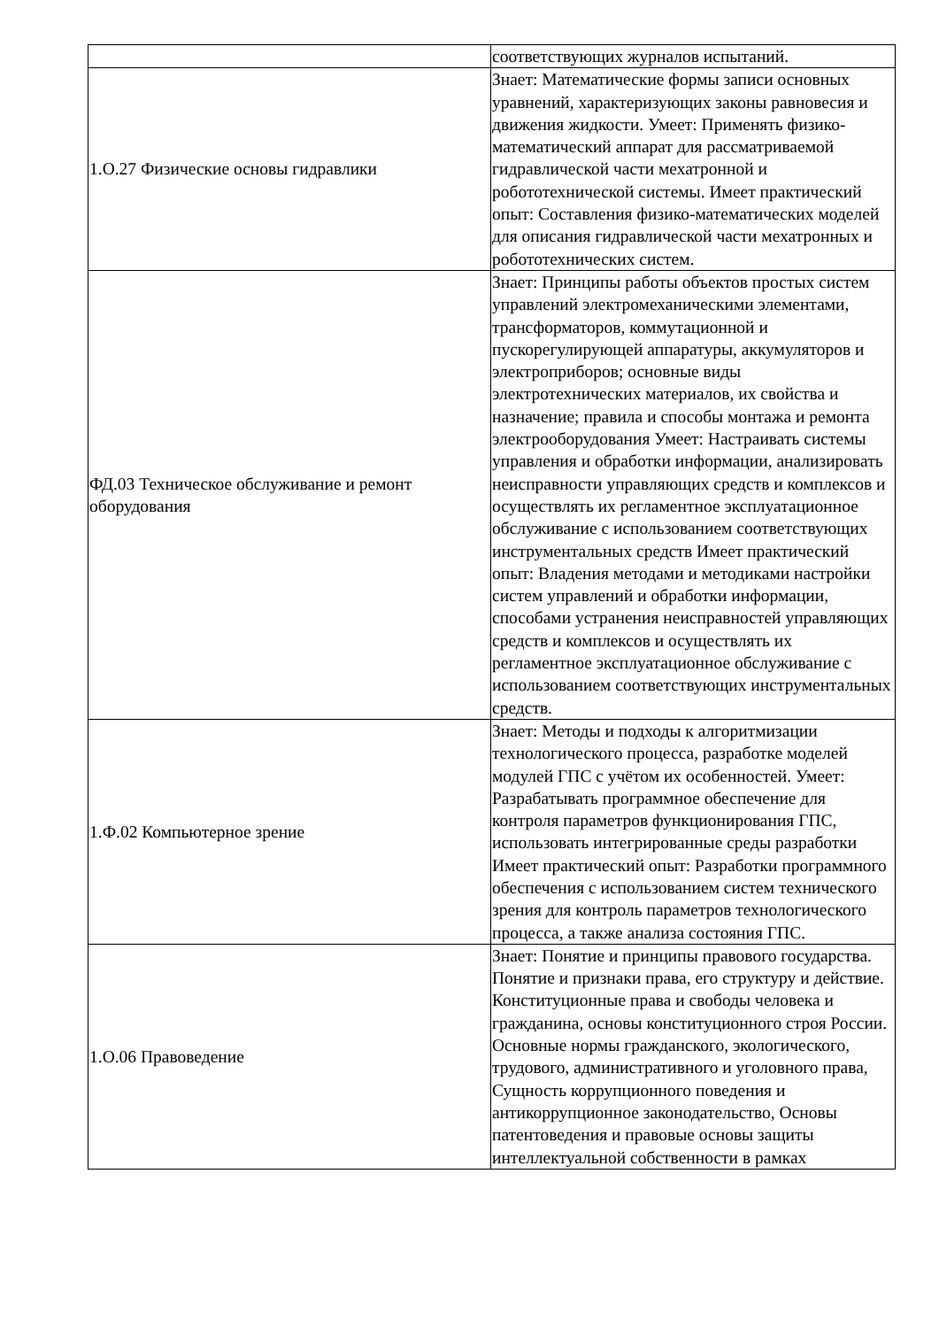| | соответствующих журналов испытаний. |
| 1.О.27 Физические основы гидравлики | Знает: Математические формы записи основных уравнений, характеризующих законы равновесия и движения жидкости. Умеет: Применять физико-математический аппарат для рассматриваемой гидравлической части мехатронной и робототехнической системы. Имеет практический опыт: Составления физико-математических моделей для описания гидравлической части мехатронных и робототехнических систем. |
| ФД.03 Техническое обслуживание и ремонт оборудования | Знает: Принципы работы объектов простых систем управлений электромеханическими элементами, трансформаторов, коммутационной и пускорегулирующей аппаратуры, аккумуляторов и электроприборов; основные виды электротехнических материалов, их свойства и назначение; правила и способы монтажа и ремонта электрооборудования Умеет: Настраивать системы управления и обработки информации, анализировать неисправности управляющих средств и комплексов и осуществлять их регламентное эксплуатационное обслуживание с использованием соответствующих инструментальных средств Имеет практический опыт: Владения методами и методиками настройки систем управлений и обработки информации, способами устранения неисправностей управляющих средств и комплексов и осуществлять их регламентное эксплуатационное обслуживание с использованием соответствующих инструментальных средств. |
| 1.Ф.02 Компьютерное зрение | Знает: Методы и подходы к алгоритмизации технологического процесса, разработке моделей модулей ГПС с учётом их особенностей. Умеет: Разрабатывать программное обеспечение для контроля параметров функционирования ГПС, использовать интегрированные среды разработки Имеет практический опыт: Разработки программного обеспечения с использованием систем технического зрения для контроль параметров технологического процесса, а также анализа состояния ГПС. |
| 1.О.06 Правоведение | Знает: Понятие и принципы правового государства. Понятие и признаки права, его структуру и действие. Конституционные права и свободы человека и гражданина, основы конституционного строя России. Основные нормы гражданского, экологического, трудового, административного и уголовного права, Сущность коррупционного поведения и антикоррупционное законодательство, Основы патентоведения и правовые основы защиты интеллектуальной собственности в рамках |